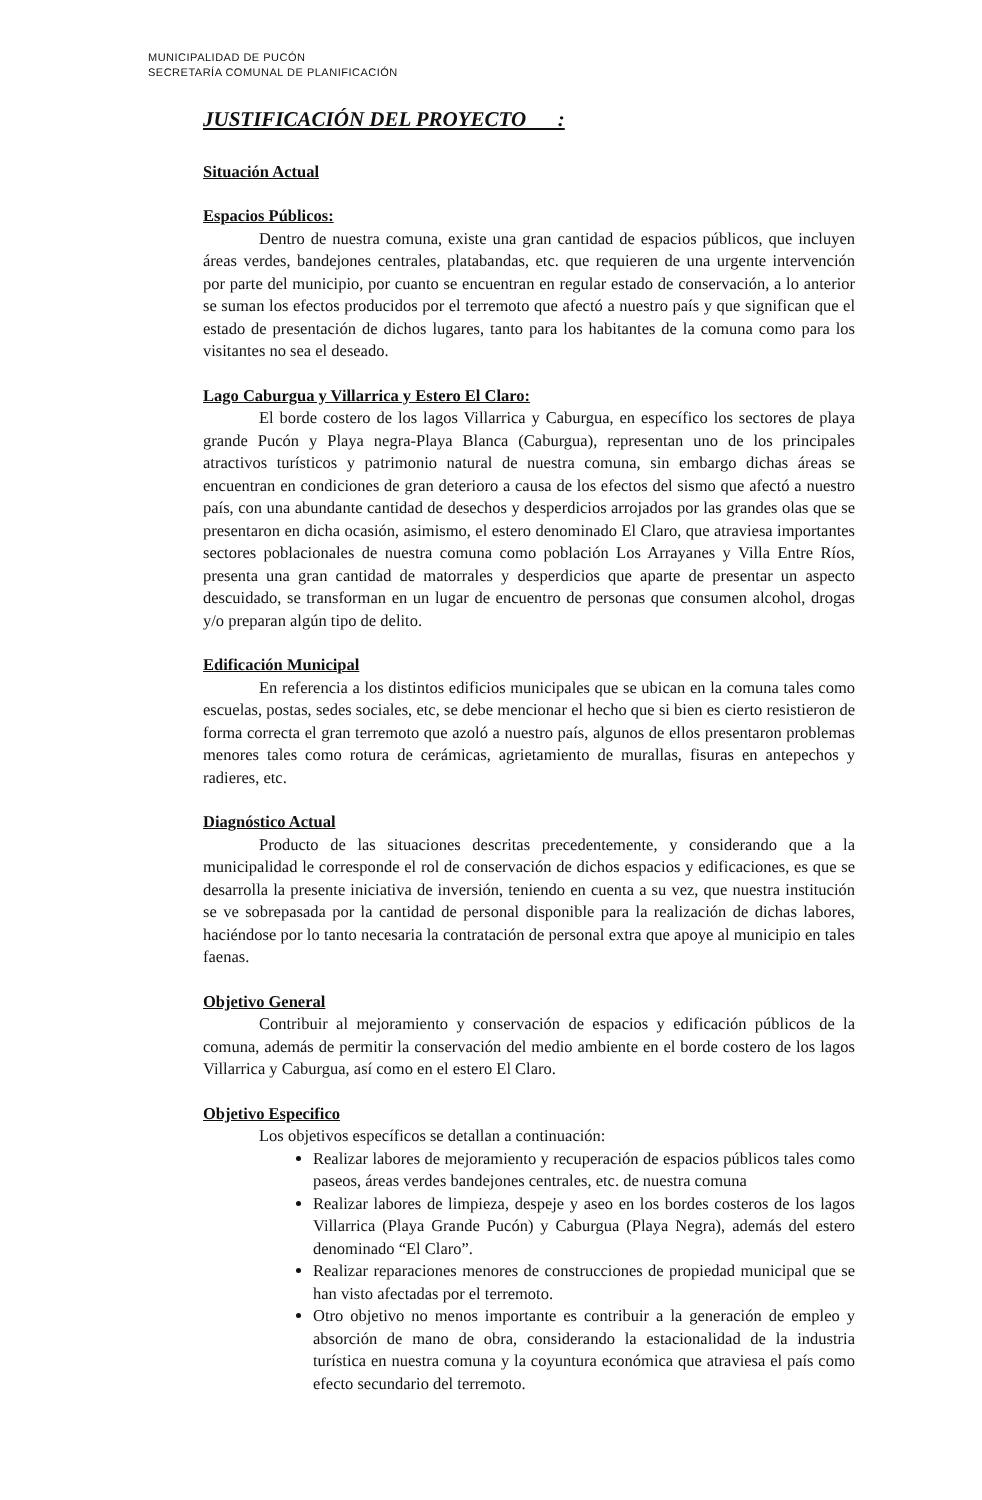MUNICIPALIDAD DE PUCÓN
SECRETARÍA COMUNAL DE PLANIFICACIÓN
JUSTIFICACIÓN DEL PROYECTO :
Situación Actual
Espacios Públicos:
Dentro de nuestra comuna, existe una gran cantidad de espacios públicos, que incluyen áreas verdes, bandejones centrales, platabandas, etc. que requieren de una urgente intervención por parte del municipio, por cuanto se encuentran en regular estado de conservación, a lo anterior se suman los efectos producidos por el terremoto que afectó a nuestro país y que significan que el estado de presentación de dichos lugares, tanto para los habitantes de la comuna como para los visitantes no sea el deseado.
Lago Caburgua y Villarrica y Estero El Claro:
El borde costero de los lagos Villarrica y Caburgua, en específico los sectores de playa grande Pucón y Playa negra-Playa Blanca (Caburgua), representan uno de los principales atractivos turísticos y patrimonio natural de nuestra comuna, sin embargo dichas áreas se encuentran en condiciones de gran deterioro a causa de los efectos del sismo que afectó a nuestro país, con una abundante cantidad de desechos y desperdicios arrojados por las grandes olas que se presentaron en dicha ocasión, asimismo, el estero denominado El Claro, que atraviesa importantes sectores poblacionales de nuestra comuna como población Los Arrayanes y Villa Entre Ríos, presenta una gran cantidad de matorrales y desperdicios que aparte de presentar un aspecto descuidado, se transforman en un lugar de encuentro de personas que consumen alcohol, drogas y/o preparan algún tipo de delito.
Edificación Municipal
En referencia a los distintos edificios municipales que se ubican en la comuna tales como escuelas, postas, sedes sociales, etc, se debe mencionar el hecho que si bien es cierto resistieron de forma correcta el gran terremoto que azoló a nuestro país, algunos de ellos presentaron problemas menores tales como rotura de cerámicas, agrietamiento de murallas, fisuras en antepechos y radieres, etc.
Diagnóstico Actual
Producto de las situaciones descritas precedentemente, y considerando que a la municipalidad le corresponde el rol de conservación de dichos espacios y edificaciones, es que se desarrolla la presente iniciativa de inversión, teniendo en cuenta a su vez, que nuestra institución se ve sobrepasada por la cantidad de personal disponible para la realización de dichas labores, haciéndose por lo tanto necesaria la contratación de personal extra que apoye al municipio en tales faenas.
Objetivo General
Contribuir al mejoramiento y conservación de espacios y edificación públicos de la comuna, además de permitir la conservación del medio ambiente en el borde costero de los lagos Villarrica y Caburgua, así como en el estero El Claro.
Objetivo Especifico
Los objetivos específicos se detallan a continuación:
Realizar labores de mejoramiento y recuperación de espacios públicos tales como paseos, áreas verdes bandejones centrales, etc. de nuestra comuna
Realizar labores de limpieza, despeje y aseo en los bordes costeros de los lagos Villarrica (Playa Grande Pucón) y Caburgua (Playa Negra), además del estero denominado “El Claro”.
Realizar reparaciones menores de construcciones de propiedad municipal que se han visto afectadas por el terremoto.
Otro objetivo no menos importante es contribuir a la generación de empleo y absorción de mano de obra, considerando la estacionalidad de la industria turística en nuestra comuna y la coyuntura económica que atraviesa el país como efecto secundario del terremoto.